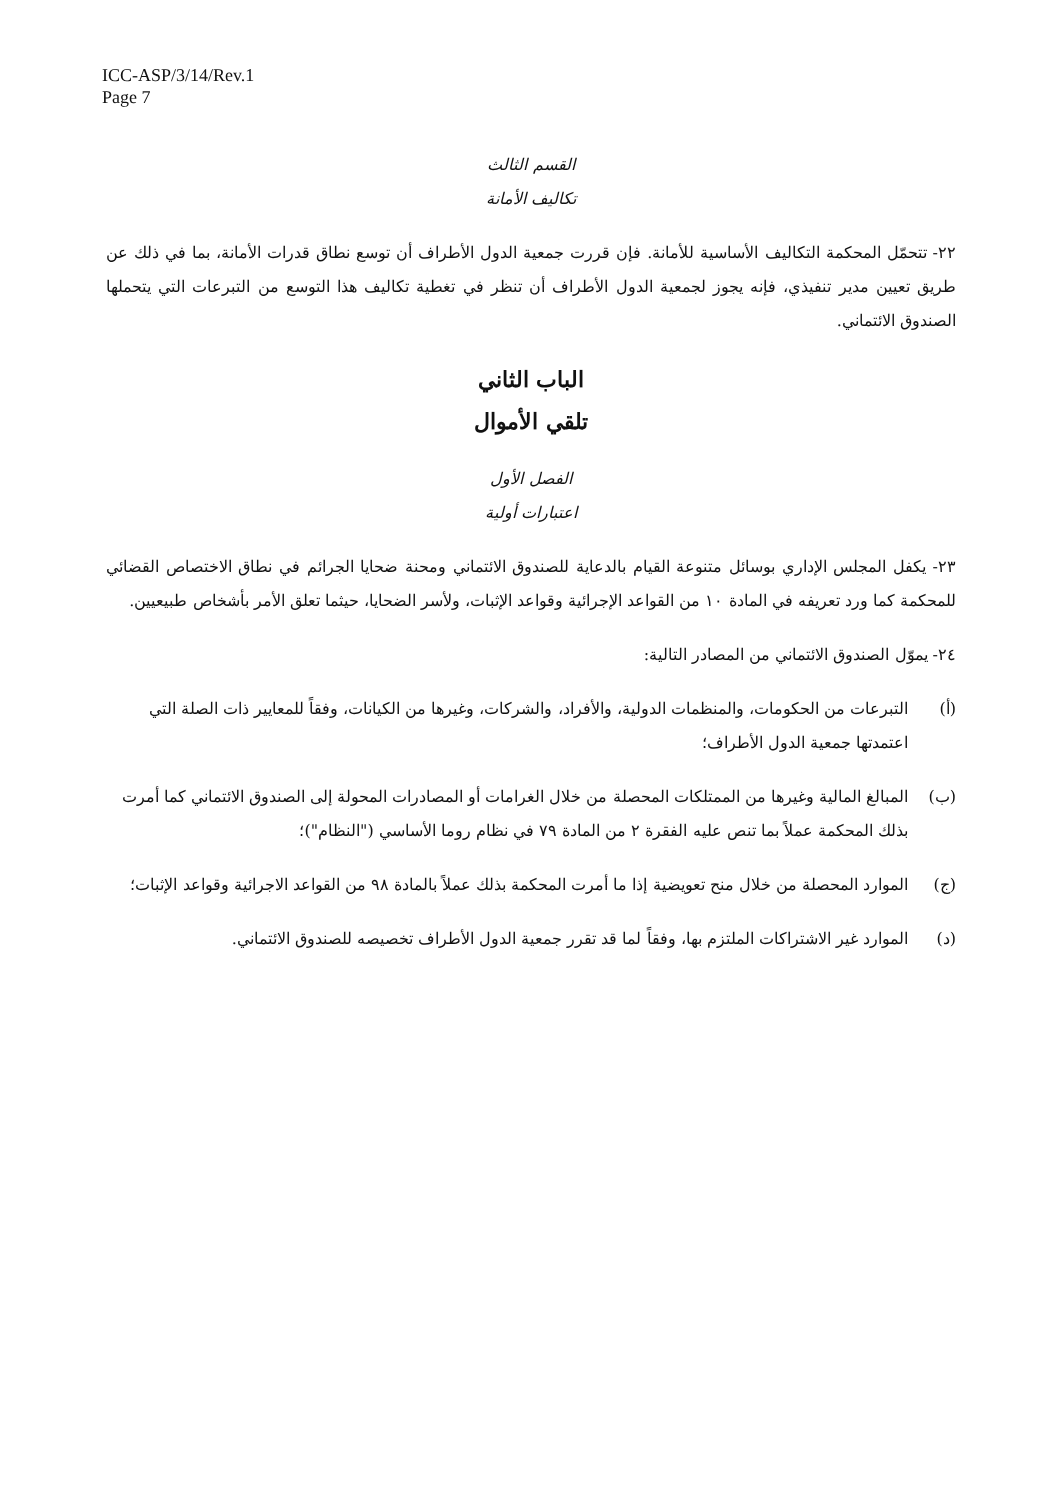ICC-ASP/3/14/Rev.1
Page 7
القسم الثالث
تكاليف الأمانة
٢٢- تتحمّل المحكمة التكاليف الأساسية للأمانة. فإن قررت جمعية الدول الأطراف أن توسع نطاق قدرات الأمانة، بما في ذلك عن طريق تعيين مدير تنفيذي، فإنه يجوز لجمعية الدول الأطراف أن تنظر في تغطية تكاليف هذا التوسع من التبرعات التي يتحملها الصندوق الائتماني.
الباب الثاني
تلقي الأموال
الفصل الأول
اعتبارات أولية
٢٣- يكفل المجلس الإداري بوسائل متنوعة القيام بالدعاية للصندوق الائتماني ومحنة ضحايا الجرائم في نطاق الاختصاص القضائي للمحكمة كما ورد تعريفه في المادة ١٠ من القواعد الإجرائية وقواعد الإثبات، ولأسر الضحايا، حيثما تعلق الأمر بأشخاص طبيعيين.
٢٤- يموّل الصندوق الائتماني من المصادر التالية:
(أ) التبرعات من الحكومات، والمنظمات الدولية، والأفراد، والشركات، وغيرها من الكيانات، وفقاً للمعايير ذات الصلة التي اعتمدتها جمعية الدول الأطراف؛
(ب) المبالغ المالية وغيرها من الممتلكات المحصلة من خلال الغرامات أو المصادرات المحولة إلى الصندوق الائتماني كما أمرت بذلك المحكمة عملاً بما تنص عليه الفقرة ٢ من المادة ٧٩ في نظام روما الأساسي ("النظام")؛
(ج) الموارد المحصلة من خلال منح تعويضية إذا ما أمرت المحكمة بذلك عملاً بالمادة ٩٨ من القواعد الاجرائية وقواعد الإثبات؛
(د) الموارد غير الاشتراكات الملتزم بها، وفقاً لما قد تقرر جمعية الدول الأطراف تخصيصه للصندوق الائتماني.